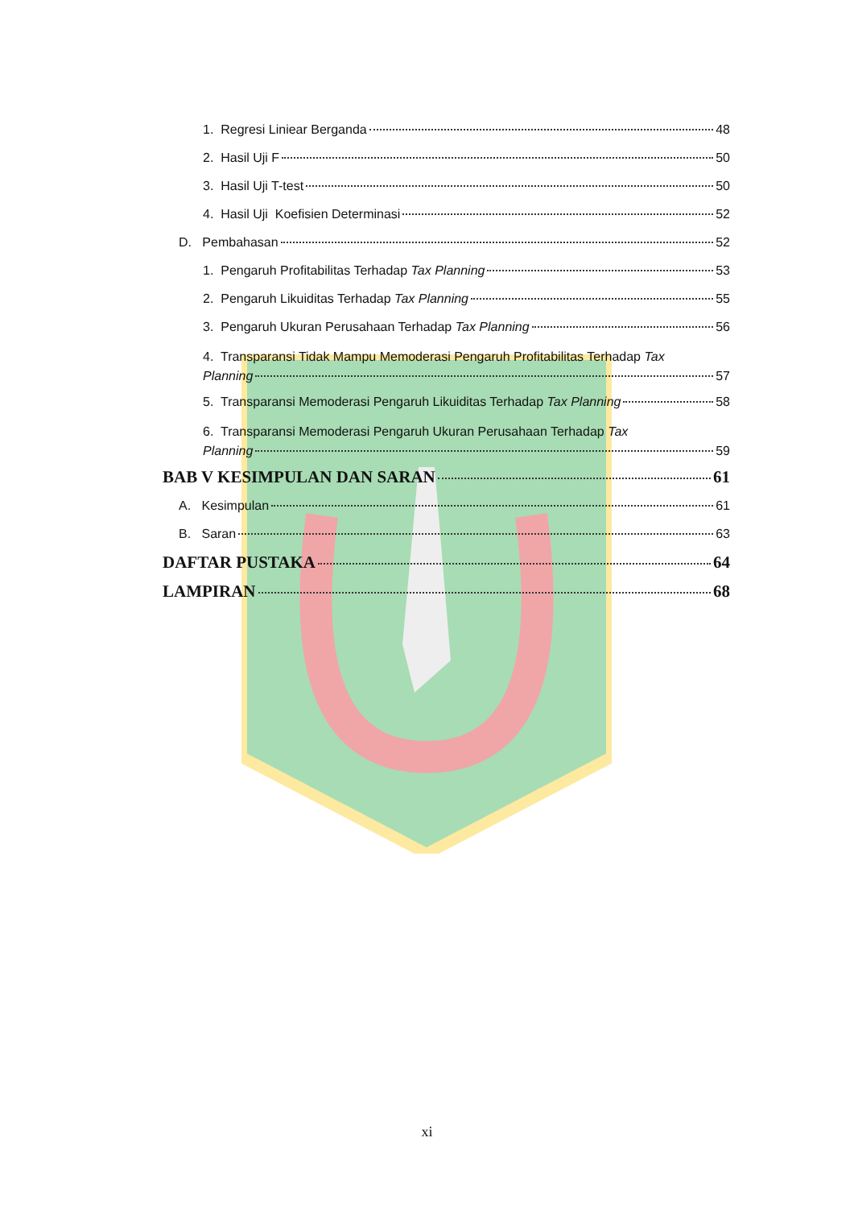1. Regresi Liniear Berganda 48
2. Hasil Uji F 50
3. Hasil Uji T-test 50
4. Hasil Uji Koefisien Determinasi 52
D. Pembahasan 52
1. Pengaruh Profitabilitas Terhadap Tax Planning 53
2. Pengaruh Likuiditas Terhadap Tax Planning 55
3. Pengaruh Ukuran Perusahaan Terhadap Tax Planning 56
4. Transparansi Tidak Mampu Memoderasi Pengaruh Profitabilitas Terhadap Tax
Planning 57
5. Transparansi Memoderasi Pengaruh Likuiditas Terhadap Tax Planning 58
6. Transparansi Memoderasi Pengaruh Ukuran Perusahaan Terhadap Tax
Planning 59
BAB V KESIMPULAN DAN SARAN 61
A. Kesimpulan 61
B. Saran 63
DAFTAR PUSTAKA 64
LAMPIRAN 68
xi